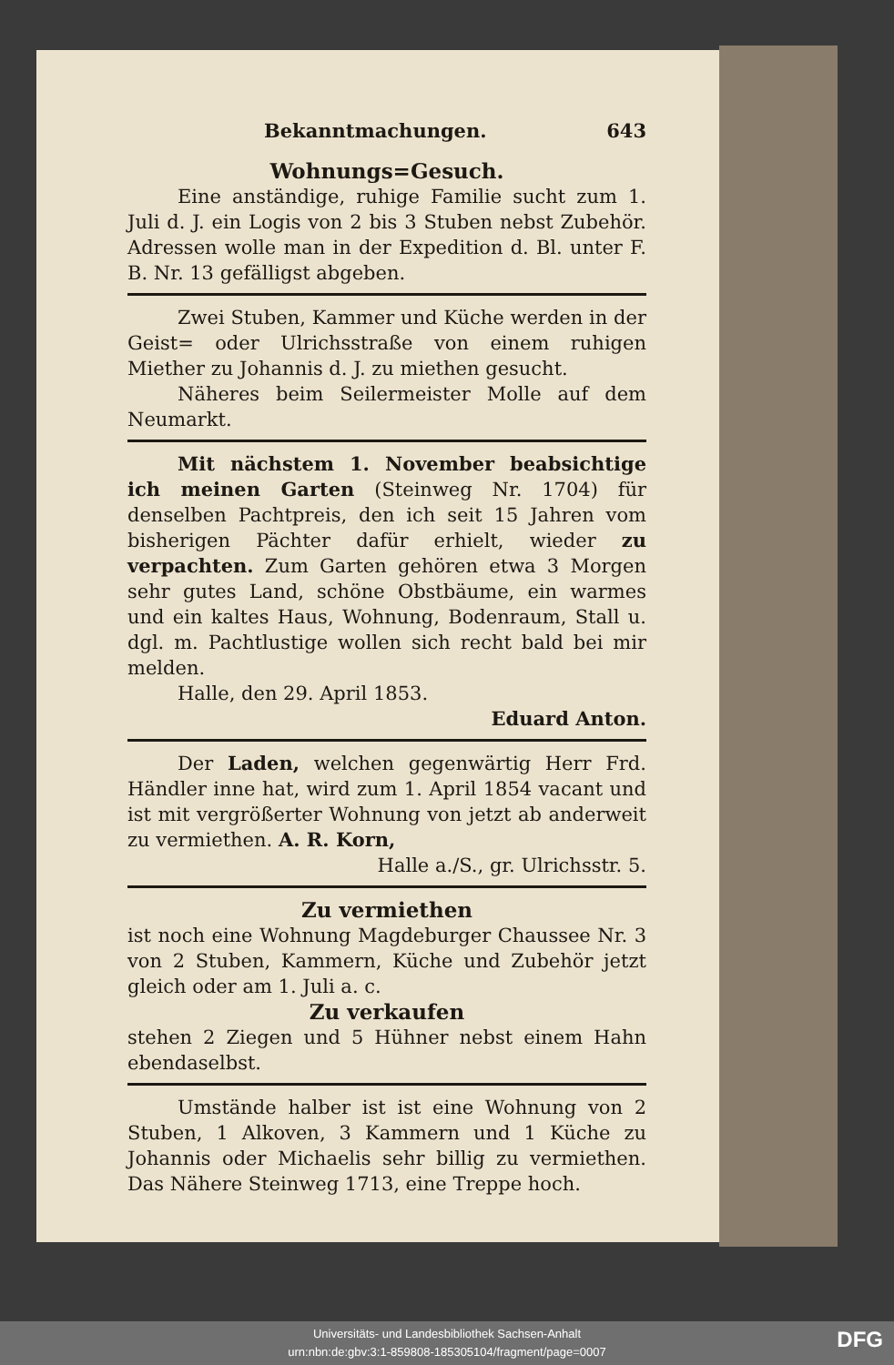Bekanntmachungen. 643
Wohnungs=Gesuch.
Eine anständige, ruhige Familie sucht zum 1. Juli d. J. ein Logis von 2 bis 3 Stuben nebst Zubehör. Adressen wolle man in der Expedition d. Bl. unter F. B. Nr. 13 gefälligst abgeben.
Zwei Stuben, Kammer und Küche werden in der Geist= oder Ulrichsstraße von einem ruhigen Miether zu Johannis d. J. zu miethen gesucht.
Näheres beim Seilermeister Molle auf dem Neumarkt.
Mit nächstem 1. November beabsichtige ich meinen Garten (Steinweg Nr. 1704) für denselben Pachtpreis, den ich seit 15 Jahren vom bisherigen Pächter dafür erhielt, wieder zu verpachten. Zum Garten gehören etwa 3 Morgen sehr gutes Land, schöne Obstbäume, ein warmes und ein kaltes Haus, Wohnung, Bodenraum, Stall u. dgl. m. Pachtlustige wollen sich recht bald bei mir melden.
Halle, den 29. April 1853.
Eduard Anton.
Der Laden, welchen gegenwärtig Herr Frd. Händler inne hat, wird zum 1. April 1854 vacant und ist mit vergrößerter Wohnung von jetzt ab anderweit zu vermiethen. A. R. Korn,
Halle a./S., gr. Ulrichsstr. 5.
Zu vermiethen
ist noch eine Wohnung Magdeburger Chaussee Nr. 3 von 2 Stuben, Kammern, Küche und Zubehör jetzt gleich oder am 1. Juli a. c.
Zu verkaufen
stehen 2 Ziegen und 5 Hühner nebst einem Hahn ebendaselbst.
Umstände halber ist ist eine Wohnung von 2 Stuben, 1 Alkoven, 3 Kammern und 1 Küche zu Johannis oder Michaelis sehr billig zu vermiethen. Das Nähere Steinweg 1713, eine Treppe hoch.
Universitäts- und Landesbibliothek Sachsen-Anhalt
urn:nbn:de:gbv:3:1-859808-185305104/fragment/page=0007
DFG